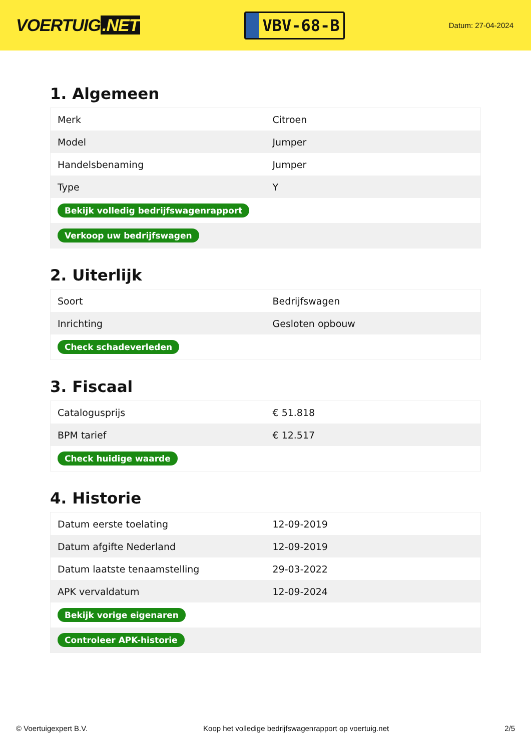VOERTUIG.NET
VBV-68-B
Datum: 27-04-2024
1. Algemeen
| Merk | Citroen |
| Model | Jumper |
| Handelsbenaming | Jumper |
| Type | Y |
| Bekijk volledig bedrijfswagenrapport | |
| Verkoop uw bedrijfswagen | |
2. Uiterlijk
| Soort | Bedrijfswagen |
| Inrichting | Gesloten opbouw |
| Check schadeverleden | |
3. Fiscaal
| Catalogusprijs | € 51.818 |
| BPM tarief | € 12.517 |
| Check huidige waarde | |
4. Historie
| Datum eerste toelating | 12-09-2019 |
| Datum afgifte Nederland | 12-09-2019 |
| Datum laatste tenaamstelling | 29-03-2022 |
| APK vervaldatum | 12-09-2024 |
| Bekijk vorige eigenaren | |
| Controleer APK-historie | |
© Voertuigexpert B.V. Koop het volledige bedrijfswagenrapport op voertuig.net 2/5